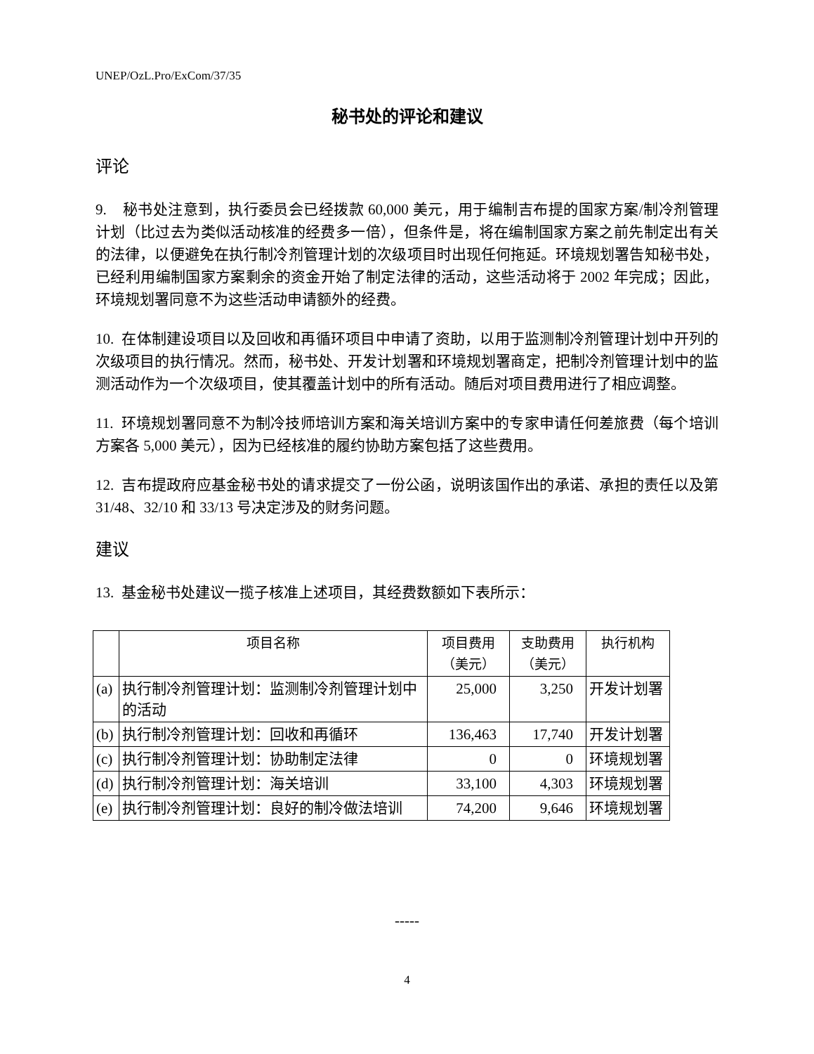UNEP/OzL.Pro/ExCom/37/35
秘书处的评论和建议
评论
9. 秘书处注意到，执行委员会已经拨款 60,000 美元，用于编制吉布提的国家方案/制冷剂管理计划（比过去为类似活动核准的经费多一倍），但条件是，将在编制国家方案之前先制定出有关的法律，以便避免在执行制冷剂管理计划的次级项目时出现任何拖延。环境规划署告知秘书处，已经利用编制国家方案剩余的资金开始了制定法律的活动，这些活动将于 2002 年完成；因此，环境规划署同意不为这些活动申请额外的经费。
10. 在体制建设项目以及回收和再循环项目中申请了资助，以用于监测制冷剂管理计划中开列的次级项目的执行情况。然而，秘书处、开发计划署和环境规划署商定，把制冷剂管理计划中的监测活动作为一个次级项目，使其覆盖计划中的所有活动。随后对项目费用进行了相应调整。
11. 环境规划署同意不为制冷技师培训方案和海关培训方案中的专家申请任何差旅费（每个培训方案各 5,000 美元），因为已经核准的履约协助方案包括了这些费用。
12. 吉布提政府应基金秘书处的请求提交了一份公函，说明该国作出的承诺、承担的责任以及第 31/48、32/10 和 33/13 号决定涉及的财务问题。
建议
13. 基金秘书处建议一揽子核准上述项目，其经费数额如下表所示：
| | 项目名称 | 项目费用 （美元） | 支助费用 （美元） | 执行机构 |
| --- | --- | --- | --- | --- |
| (a) | 执行制冷剂管理计划：监测制冷剂管理计划中的活动 | 25,000 | 3,250 | 开发计划署 |
| (b) | 执行制冷剂管理计划：回收和再循环 | 136,463 | 17,740 | 开发计划署 |
| (c) | 执行制冷剂管理计划：协助制定法律 | 0 | 0 | 环境规划署 |
| (d) | 执行制冷剂管理计划：海关培训 | 33,100 | 4,303 | 环境规划署 |
| (e) | 执行制冷剂管理计划：良好的制冷做法培训 | 74,200 | 9,646 | 环境规划署 |
-----
4